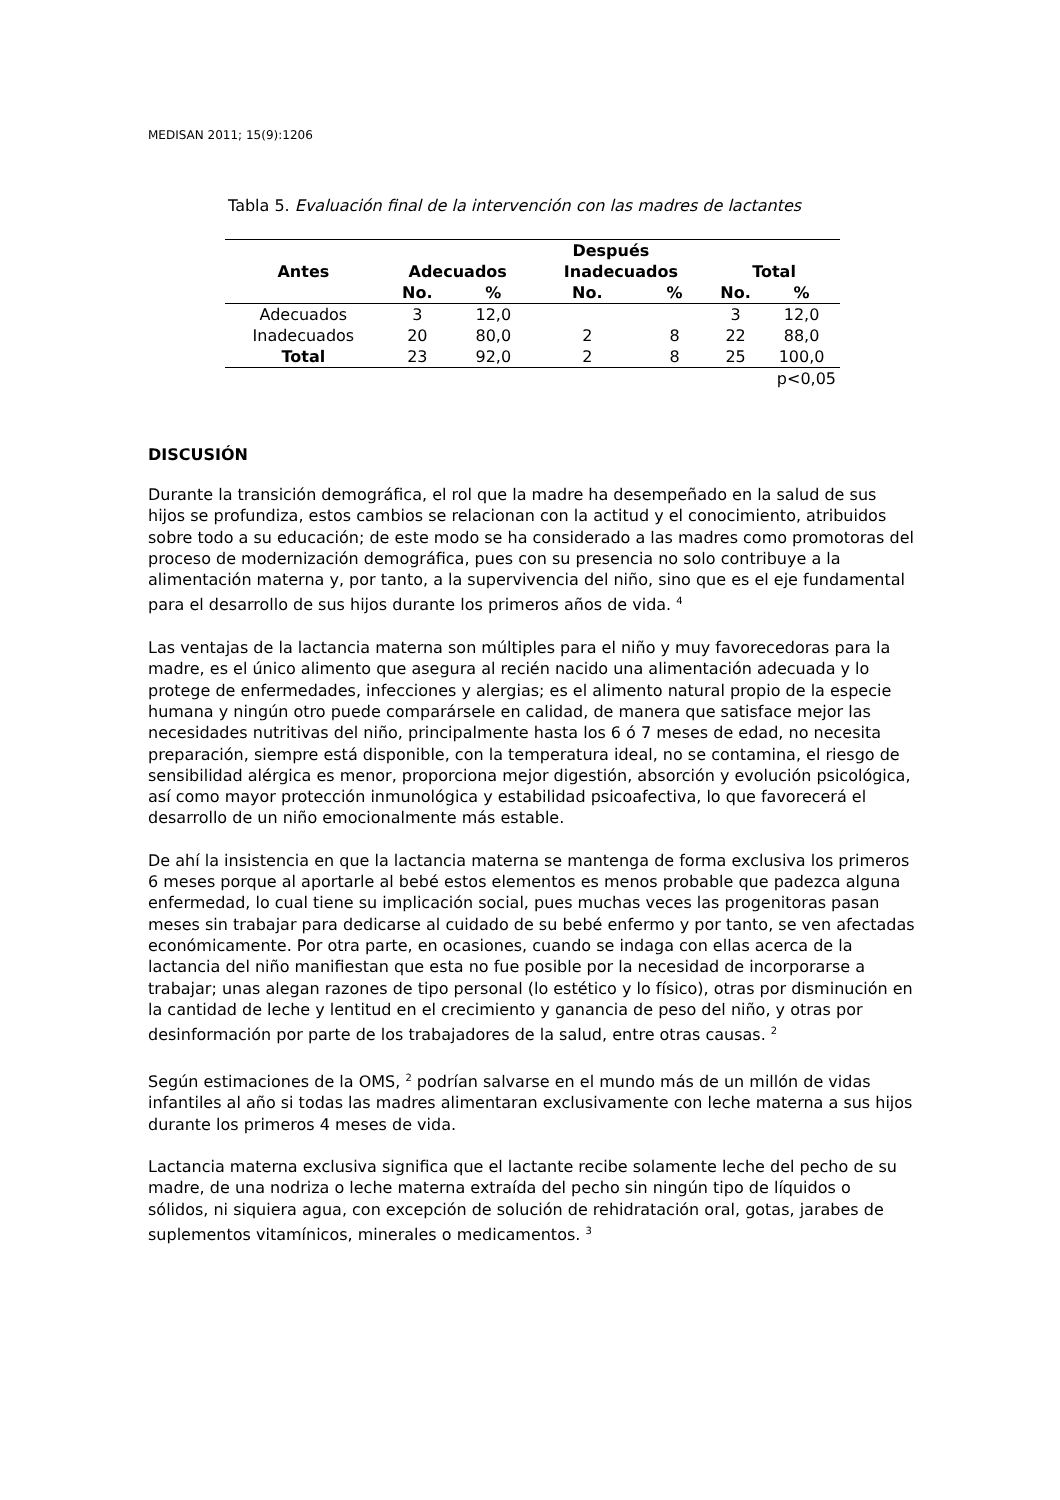MEDISAN 2011; 15(9):1206
Tabla 5. Evaluación final de la intervención con las madres de lactantes
| Antes | Después | | | | | |
| --- | --- | --- | --- | --- | --- | --- |
| | Adecuados | | Inadecuados | | Total | |
| | No. | % | No. | % | No. | % |
| Adecuados | 3 | 12,0 | | | 3 | 12,0 |
| Inadecuados | 20 | 80,0 | 2 | 8 | 22 | 88,0 |
| Total | 23 | 92,0 | 2 | 8 | 25 | 100,0 |
| p<0,05 | | | | | | |
DISCUSIÓN
Durante la transición demográfica, el rol que la madre ha desempeñado en la salud de sus hijos se profundiza, estos cambios se relacionan con la actitud y el conocimiento, atribuidos sobre todo a su educación; de este modo se ha considerado a las madres como promotoras del proceso de modernización demográfica, pues con su presencia no solo contribuye a la alimentación materna y, por tanto, a la supervivencia del niño, sino que es el eje fundamental para el desarrollo de sus hijos durante los primeros años de vida. <sup>4</sup>
Las ventajas de la lactancia materna son múltiples para el niño y muy favorecedoras para la madre, es el único alimento que asegura al recién nacido una alimentación adecuada y lo protege de enfermedades, infecciones y alergias; es el alimento natural propio de la especie humana y ningún otro puede comparársele en calidad, de manera que satisface mejor las necesidades nutritivas del niño, principalmente hasta los 6 ó 7 meses de edad, no necesita preparación, siempre está disponible, con la temperatura ideal, no se contamina, el riesgo de sensibilidad alérgica es menor, proporciona mejor digestión, absorción y evolución psicológica, así como mayor protección inmunológica y estabilidad psicoafectiva, lo que favorecerá el desarrollo de un niño emocionalmente más estable.
De ahí la insistencia en que la lactancia materna se mantenga de forma exclusiva los primeros 6 meses porque al aportarle al bebé estos elementos es menos probable que padezca alguna enfermedad, lo cual tiene su implicación social, pues muchas veces las progenitoras pasan meses sin trabajar para dedicarse al cuidado de su bebé enfermo y por tanto, se ven afectadas económicamente. Por otra parte, en ocasiones, cuando se indaga con ellas acerca de la lactancia del niño manifiestan que esta no fue posible por la necesidad de incorporarse a trabajar; unas alegan razones de tipo personal (lo estético y lo físico), otras por disminución en la cantidad de leche y lentitud en el crecimiento y ganancia de peso del niño, y otras por desinformación por parte de los trabajadores de la salud, entre otras causas. <sup>2</sup>
Según estimaciones de la OMS, <sup>2</sup> podrían salvarse en el mundo más de un millón de vidas infantiles al año si todas las madres alimentaran exclusivamente con leche materna a sus hijos durante los primeros 4 meses de vida.
Lactancia materna exclusiva significa que el lactante recibe solamente leche del pecho de su madre, de una nodriza o leche materna extraída del pecho sin ningún tipo de líquidos o sólidos, ni siquiera agua, con excepción de solución de rehidratación oral, gotas, jarabes de suplementos vitamínicos, minerales o medicamentos. <sup>3</sup>